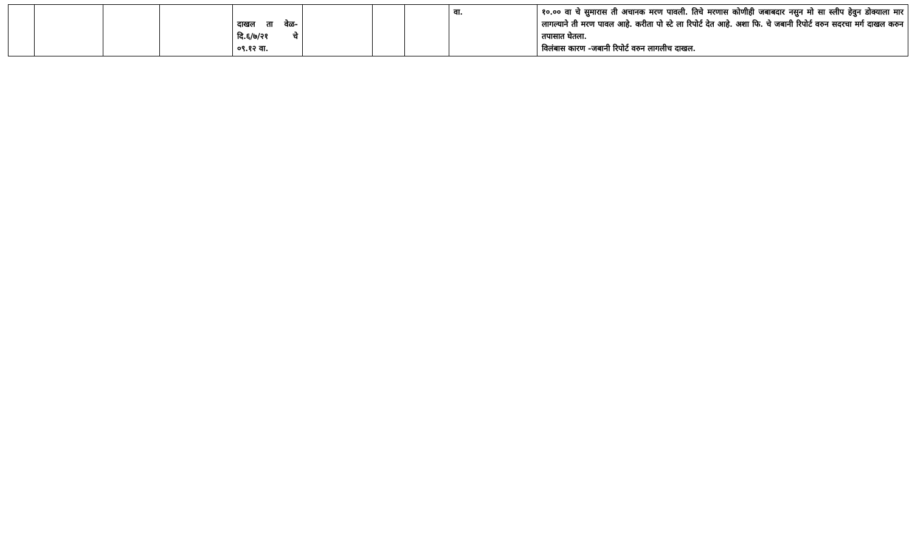| | | | | दाखल ता वेळ- दि.६/७/२१ चे ०९.१२ वा. | | | | वा. | १०.०० वा चे सुमारास ती अचानक मरण पावली. तिचे मरणास कोणीही जबाबदार नसुन मो सा स्लीप हेवुन डोक्याला मार लागल्याने ती मरण पावल आहे. करीता पो स्टे ला रिपोर्ट देत आहे. अशा फि. चे जबानी रिपोर्ट वरुन सदरचा मर्ग दाखल करुन तपासात घेतला. विलंबास कारण -जबानी रिपोर्ट वरुन लागलीच दाखल. |